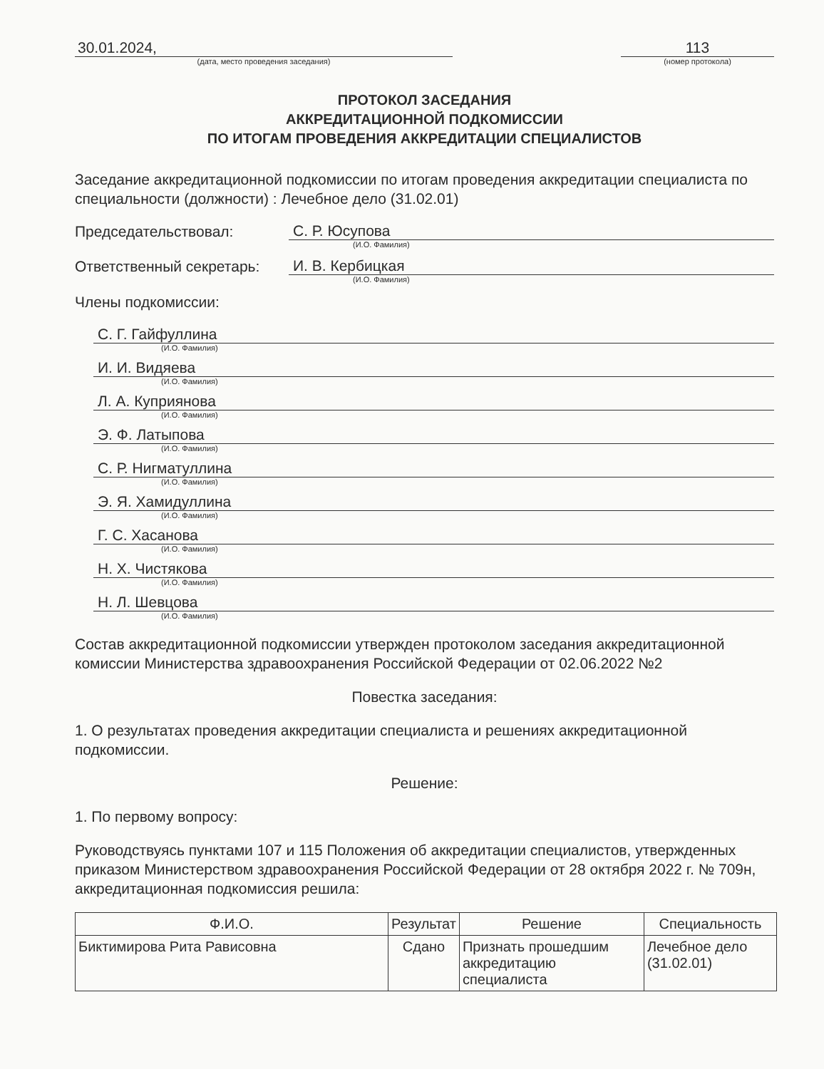30.01.2024,
(дата, место проведения заседания)
113
(номер протокола)
ПРОТОКОЛ ЗАСЕДАНИЯ
АККРЕДИТАЦИОННОЙ ПОДКОМИССИИ
ПО ИТОГАМ ПРОВЕДЕНИЯ АККРЕДИТАЦИИ СПЕЦИАЛИСТОВ
Заседание аккредитационной подкомиссии по итогам проведения аккредитации специалиста по специальности (должности) : Лечебное дело (31.02.01)
Председательствовал: С. Р. Юсупова
(И.О. Фамилия)
Ответственный секретарь: И. В. Кербицкая
(И.О. Фамилия)
Члены подкомиссии:
С. Г. Гайфуллина
(И.О. Фамилия)
И. И. Видяева
(И.О. Фамилия)
Л. А. Куприянова
(И.О. Фамилия)
Э. Ф. Латыпова
(И.О. Фамилия)
С. Р. Нигматуллина
(И.О. Фамилия)
Э. Я. Хамидуллина
(И.О. Фамилия)
Г. С. Хасанова
(И.О. Фамилия)
Н. Х. Чистякова
(И.О. Фамилия)
Н. Л. Шевцова
(И.О. Фамилия)
Состав аккредитационной подкомиссии утвержден протоколом заседания аккредитационной комиссии Министерства здравоохранения Российской Федерации от 02.06.2022 №2
Повестка заседания:
1. О результатах проведения аккредитации специалиста и решениях аккредитационной подкомиссии.
Решение:
1. По первому вопросу:
Руководствуясь пунктами 107 и 115 Положения об аккредитации специалистов, утвержденных приказом Министерством здравоохранения Российской Федерации от 28 октября 2022 г. № 709н, аккредитационная подкомиссия решила:
| Ф.И.О. | Результат | Решение | Специальность |
| --- | --- | --- | --- |
| Биктимирова Рита Рависовна | Сдано | Признать прошедшим аккредитацию специалиста | Лечебное дело (31.02.01) |